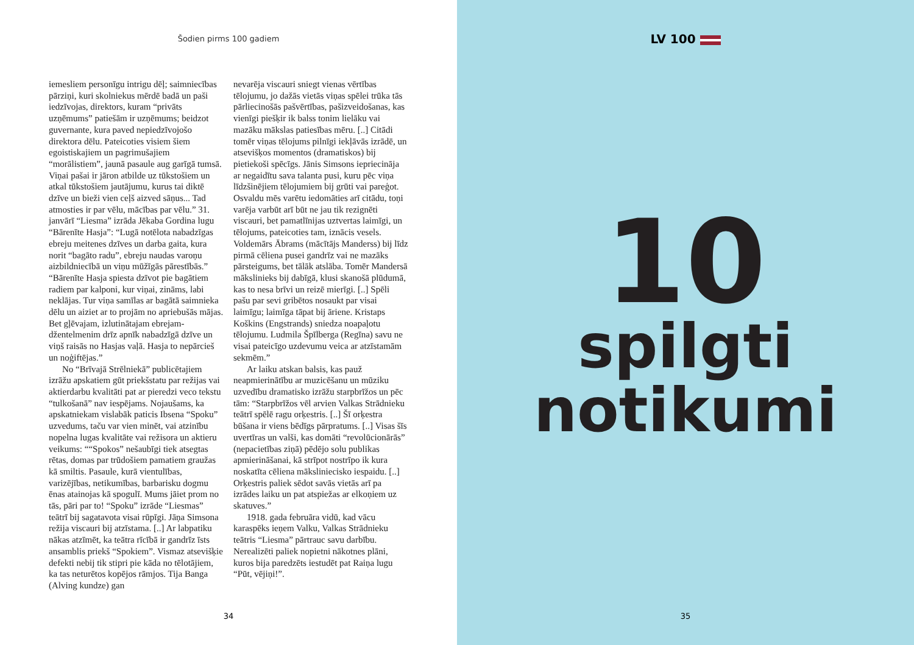Šodien pirms 100 gadiem
iemesliem personīgu intrigu dēļ; saimniecības pārziņi, kuri skolniekus mērdē badā un paši iedzīvojas, direktors, kuram “privāts uzņēmums” patiešām ir uzņēmums; beidzot guvernante, kura paved nepiedzīvojošo direktora dēlu. Pateicoties visiem šiem egoistiskajiem un pagrimušajiem “morālistiem”, jaunā pasaule aug garīgā tumsā. Viņai pašai ir jāron atbilde uz tūkstošiem un atkal tūkstošiem jautājumu, kurus tai diktē dzīve un bieži vien ceļš aizved sāņus... Tad atmosties ir par vēlu, mācības par vēlu.” 31. janvārī “Liesma” izrāda Jēkaba Gordina lugu “Bārenīte Hasja”: “Lugā notēlota nabadzīgas ebreju meitenes dzīves un darba gaita, kura norit “bagāto radu”, ebreju naudas varoņu aizbildniecībā un viņu mūžīgās pārestībās.” “Bārenīte Hasja spiesta dzīvot pie bagātiem radiem par kalponi, kur viņai, zināms, labi neklājas. Tur viņa samīlas ar bagātā saimnieka dēlu un aiziet ar to projām no apriebušās mājas. Bet gļēvajam, izlutinātajam ebrejam-džentelmenim drīz apnīk nabadzīgā dzīve un viņš raisās no Hasjas vaļā. Hasja to nepārcieš un noģiftējas.”
No “Brīvajā Strēlniekā” publicētajiem izrāžu apskatiem gūt priekšstatu par režijas vai aktierdarbu kvalitāti pat ar pieredzi veco tekstu “tulkošanā” nav iespējams. Nojaušams, ka apskatniekam vislabāk paticis Ibsena “Spoku” uzvedums, taču var vien minēt, vai atzinību nopelna lugas kvalitāte vai režisora un aktieru veikums: ““Spokos” nešaubīgi tiek atsegtas rētas, domas par trūdošiem pamatiem graužas kā smiltis. Pasaule, kurā vientulības, varizējības, netikumības, barbarisku dogmu ēnas atainojas kā spogulī. Mums jāiet prom no tās, pāri par to! “Spoku” izrāde “Liesmas” teātrī bij sagatavota visai rūpīgi. Jāņa Simsona režija viscauri bij atzīstama. [..] Ar labpatiku nākas atzīmēt, ka teātra rīcībā ir gandrīz īsts ansamblis priekš “Spokiem”. Vismaz atsevišķie defekti nebij tik stipri pie kāda no tēlotājiem, ka tas neturētos kopējos rāmjos. Tija Banga (Alving kundze) gan
nevarēja viscauri sniegt vienas vērtības tēlojumu, jo dažās vietās viņas spēlei trūka tās pārliecinošās pašvērtības, pašizveidošanas, kas vienīgi piešķir ik balss tonim lielāku vai mazāku mākslas patiesības mēru. [..] Citādi tomēr viņas tēlojums pilnīgi iekļāvās izrādē, un atsevišķos momentos (dramatiskos) bij pietiekoši spēcīgs. Jānis Simsons iepriecināja ar negaidītu sava talanta pusi, kuru pēc viņa līdzšinējiem tēlojumiem bij grūti vai pareģot. Osvaldu mēs varētu iedomāties arī citādu, toņi varēja varbūt arī būt ne jau tik rezignēti viscauri, bet pamatlīnijas uztvertas laimīgi, un tēlojums, pateicoties tam, iznācis vesels. Voldemārs Ābrams (mācītājs Manderss) bij līdz pirmā cēliena pusei gandrīz vai ne mazāks pārsteigums, bet tālāk atslāba. Tomēr Mandersā mākslinieks bij dabīgā, klusi skanošā plūdumā, kas to nesa brīvi un reizē mierīgi. [..] Spēli pašu par sevi gribētos nosaukt par visai laimīgu; laimīga tāpat bij āriene. Kristaps Koškins (Engstrands) sniedza noapaļotu tēlojumu. Ludmila Špīlberga (Regīna) savu ne visai pateicīgo uzdevumu veica ar atzīstamām sekmēm.”
Ar laiku atskan balsis, kas pauž neapmierinātību ar muzicēšanu un mūziku uzvedību dramatisko izrāžu starpbrīžos un pēc tām: “Starpbrīžos vēl arvien Valkas Strādnieku teātrī spēlē ragu orķestris. [..] Šī orķestra būšana ir viens bēdīgs pārpratums. [..] Visas šīs uvertīras un valši, kas domāti “revolūcionārās” (nepacietības ziņā) pēdējo solu publikas apmierināšanai, kā strīpot nostrīpo ik kura noskatīta cēliena mākslinieciskо iespaidu. [..] Orķestris paliek sēdot savās vietās arī pa izrādes laiku un pat atspiežas ar elkoņiem uz skatuves.”
1918. gada februāra vidū, kad vācu karaspēks ieņem Valku, Valkas Strādnieku teātris “Liesma” pārtrauc savu darbību. Nerealizēti paliek nopietni nākotnes plāni, kuros bija paredzēts iestudēt pat Raiņa lugu “Pūt, vējiņi!”.
34
LV 100
10
spilgti
notikumi
35